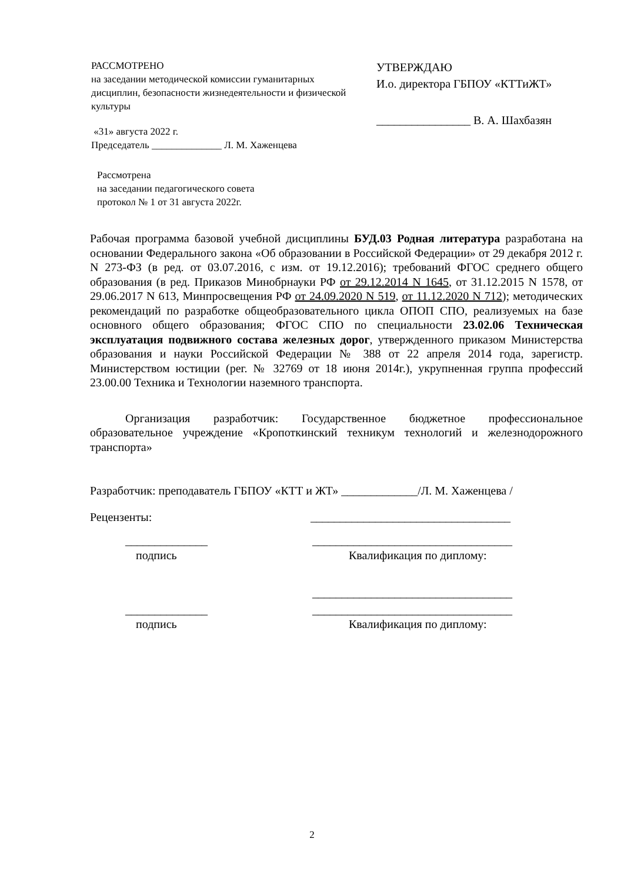РАССМОТРЕНО
на заседании методической комиссии гуманитарных дисциплин, безопасности жизнедеятельности и физической культуры
«31» августа 2022 г.
Председатель ______________ Л. М. Хаженцева
Рассмотрена
на заседании педагогического совета
протокол № 1 от 31 августа 2022г.
УТВЕРЖДАЮ
И.о. директора ГБПОУ «КТТиЖТ»
________________ В. А. Шахбазян
Рабочая программа базовой учебной дисциплины БУД.03 Родная литература разработана на основании Федерального закона «Об образовании в Российской Федерации» от 29 декабря 2012 г. N 273-ФЗ (в ред. от 03.07.2016, с изм. от 19.12.2016); требований ФГОС среднего общего образования (в ред. Приказов Минобрнауки РФ от 29.12.2014 N 1645, от 31.12.2015 N 1578, от 29.06.2017 N 613, Минпросвещения РФ от 24.09.2020 N 519, от 11.12.2020 N 712); методических рекомендаций по разработке общеобразовательного цикла ОПОП СПО, реализуемых на базе основного общего образования; ФГОС СПО по специальности 23.02.06 Техническая эксплуатация подвижного состава железных дорог, утвержденного приказом Министерства образования и науки Российской Федерации № 388 от 22 апреля 2014 года, зарегистр. Министерством юстиции (рег. № 32769 от 18 июня 2014г.), укрупненная группа профессий 23.00.00 Техника и Технологии наземного транспорта.
Организация разработчик: Государственное бюджетное профессиональное образовательное учреждение «Кропоткинский техникум технологий и железнодорожного транспорта»
Разработчик: преподаватель ГБПОУ «КТТ и ЖТ» _____________/Л. М. Хаженцева /
Рецензенты: __________________________________
______________ __________________________________
подпись Квалификация по диплому:
__________________________________
______________ __________________________________
подпись Квалификация по диплому:
2